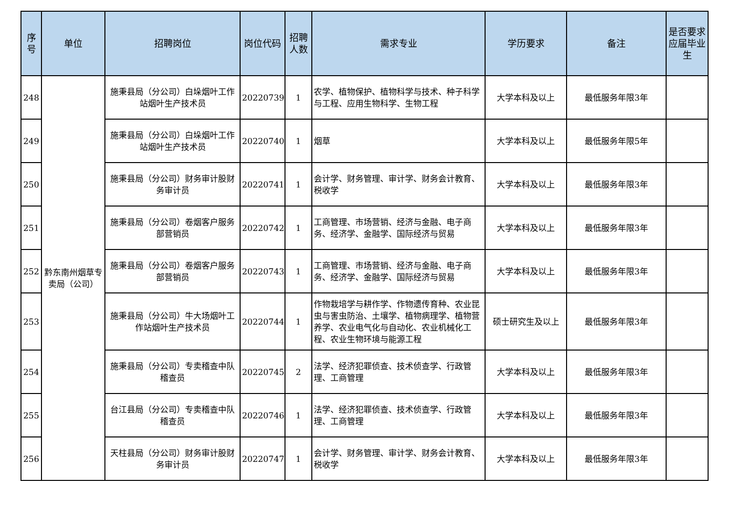| 序号 | 单位 | 招聘岗位 | 岗位代码 | 招聘人数 | 需求专业 | 学历要求 | 备注 | 是否要求应届毕业生 |
| --- | --- | --- | --- | --- | --- | --- | --- | --- |
| 248 | 黔东南州烟草专卖局（公司） | 施秉县局（分公司）白垛烟叶工作站烟叶生产技术员 | 20220739 | 1 | 农学、植物保护、植物科学与技术、种子科学与工程、应用生物科学、生物工程 | 大学本科及以上 | 最低服务年限3年 | |
| 249 | | 施秉县局（分公司）白垛烟叶工作站烟叶生产技术员 | 20220740 | 1 | 烟草 | 大学本科及以上 | 最低服务年限5年 | |
| 250 | | 施秉县局（分公司）财务审计股财务审计员 | 20220741 | 1 | 会计学、财务管理、审计学、财务会计教育、税收学 | 大学本科及以上 | 最低服务年限3年 | |
| 251 | | 施秉县局（分公司）卷烟客户服务部营销员 | 20220742 | 1 | 工商管理、市场营销、经济与金融、电子商务、经济学、金融学、国际经济与贸易 | 大学本科及以上 | 最低服务年限3年 | |
| 252 | | 施秉县局（分公司）卷烟客户服务部营销员 | 20220743 | 1 | 工商管理、市场营销、经济与金融、电子商务、经济学、金融学、国际经济与贸易 | 大学本科及以上 | 最低服务年限3年 | |
| 253 | | 施秉县局（分公司）牛大场烟叶工作站烟叶生产技术员 | 20220744 | 1 | 作物栽培学与耕作学、作物遗传育种、农业昆虫与害虫防治、土壤学、植物病理学、植物营养学、农业电气化与自动化、农业机械化工程、农业生物环境与能源工程 | 硕士研究生及以上 | 最低服务年限3年 | |
| 254 | | 施秉县局（分公司）专卖稽查中队稽查员 | 20220745 | 2 | 法学、经济犯罪侦查、技术侦查学、行政管理、工商管理 | 大学本科及以上 | 最低服务年限3年 | |
| 255 | | 台江县局（分公司）专卖稽查中队稽查员 | 20220746 | 1 | 法学、经济犯罪侦查、技术侦查学、行政管理、工商管理 | 大学本科及以上 | 最低服务年限3年 | |
| 256 | | 天柱县局（分公司）财务审计股财务审计员 | 20220747 | 1 | 会计学、财务管理、审计学、财务会计教育、税收学 | 大学本科及以上 | 最低服务年限3年 | |